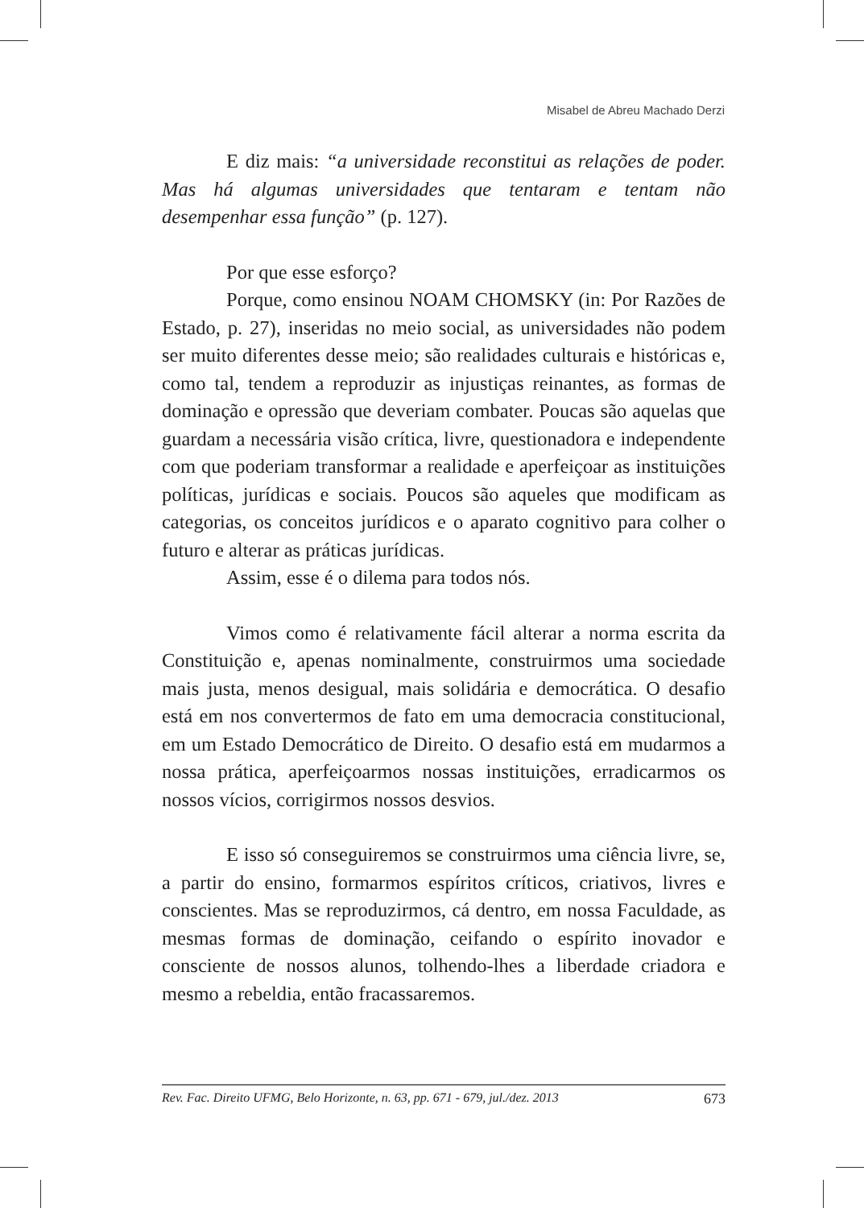Misabel de Abreu Machado Derzi
E diz mais: “a universidade reconstitui as relações de poder. Mas há algumas universidades que tentaram e tentam não desempenhar essa função” (p. 127).
Por que esse esforço?
Porque, como ensinou NOAM CHOMSKY (in: Por Razões de Estado, p. 27), inseridas no meio social, as universidades não podem ser muito diferentes desse meio; são realidades culturais e históricas e, como tal, tendem a reproduzir as injustiças reinantes, as formas de dominação e opressão que deveriam combater. Poucas são aquelas que guardam a necessária visão crítica, livre, questionadora e independente com que poderiam transformar a realidade e aperfeiçoar as instituições políticas, jurídicas e sociais. Poucos são aqueles que modificam as categorias, os conceitos jurídicos e o aparato cognitivo para colher o futuro e alterar as práticas jurídicas.
Assim, esse é o dilema para todos nós.
Vimos como é relativamente fácil alterar a norma escrita da Constituição e, apenas nominalmente, construirmos uma sociedade mais justa, menos desigual, mais solidária e democrática. O desafio está em nos convertermos de fato em uma democracia constitucional, em um Estado Democrático de Direito. O desafio está em mudarmos a nossa prática, aperfeiçoarmos nossas instituições, erradicarmos os nossos vícios, corrigirmos nossos desvios.
E isso só conseguiremos se construirmos uma ciência livre, se, a partir do ensino, formarmos espíritos críticos, criativos, livres e conscientes. Mas se reproduzirmos, cá dentro, em nossa Faculdade, as mesmas formas de dominação, ceifando o espírito inovador e consciente de nossos alunos, tolhendo-lhes a liberdade criadora e mesmo a rebeldia, então fracassaremos.
Rev. Fac. Direito UFMG, Belo Horizonte, n. 63, pp. 671 - 679, jul./dez. 2013 673